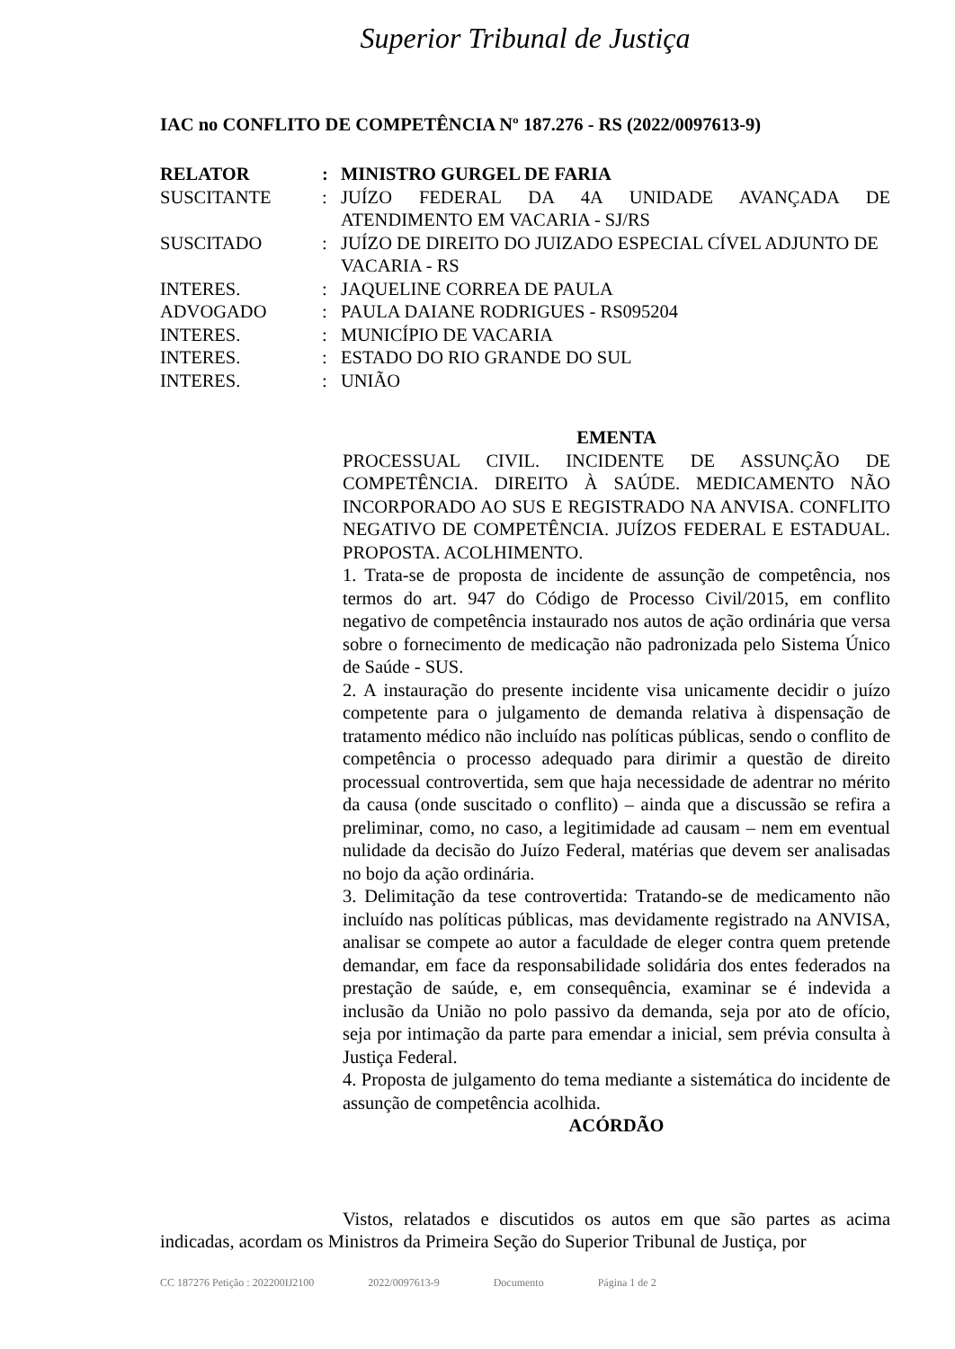Superior Tribunal de Justiça
IAC no CONFLITO DE COMPETÊNCIA Nº 187.276 - RS (2022/0097613-9)
| RELATOR | : | MINISTRO GURGEL DE FARIA |
| SUSCITANTE | : | JUÍZO FEDERAL DA 4A UNIDADE AVANÇADA DE ATENDIMENTO EM VACARIA - SJ/RS |
| SUSCITADO | : | JUÍZO DE DIREITO DO JUIZADO ESPECIAL CÍVEL ADJUNTO DE VACARIA - RS |
| INTERES. | : | JAQUELINE CORREA DE PAULA |
| ADVOGADO | : | PAULA DAIANE RODRIGUES - RS095204 |
| INTERES. | : | MUNICÍPIO DE VACARIA |
| INTERES. | : | ESTADO DO RIO GRANDE DO SUL |
| INTERES. | : | UNIÃO |
EMENTA
PROCESSUAL CIVIL. INCIDENTE DE ASSUNÇÃO DE COMPETÊNCIA. DIREITO À SAÚDE. MEDICAMENTO NÃO INCORPORADO AO SUS E REGISTRADO NA ANVISA. CONFLITO NEGATIVO DE COMPETÊNCIA. JUÍZOS FEDERAL E ESTADUAL. PROPOSTA. ACOLHIMENTO.
1. Trata-se de proposta de incidente de assunção de competência, nos termos do art. 947 do Código de Processo Civil/2015, em conflito negativo de competência instaurado nos autos de ação ordinária que versa sobre o fornecimento de medicação não padronizada pelo Sistema Único de Saúde - SUS.
2. A instauração do presente incidente visa unicamente decidir o juízo competente para o julgamento de demanda relativa à dispensação de tratamento médico não incluído nas políticas públicas, sendo o conflito de competência o processo adequado para dirimir a questão de direito processual controvertida, sem que haja necessidade de adentrar no mérito da causa (onde suscitado o conflito) – ainda que a discussão se refira a preliminar, como, no caso, a legitimidade ad causam – nem em eventual nulidade da decisão do Juízo Federal, matérias que devem ser analisadas no bojo da ação ordinária.
3. Delimitação da tese controvertida: Tratando-se de medicamento não incluído nas políticas públicas, mas devidamente registrado na ANVISA, analisar se compete ao autor a faculdade de eleger contra quem pretende demandar, em face da responsabilidade solidária dos entes federados na prestação de saúde, e, em consequência, examinar se é indevida a inclusão da União no polo passivo da demanda, seja por ato de ofício, seja por intimação da parte para emendar a inicial, sem prévia consulta à Justiça Federal.
4. Proposta de julgamento do tema mediante a sistemática do incidente de assunção de competência acolhida.
ACÓRDÃO
Vistos, relatados e discutidos os autos em que são partes as acima indicadas, acordam os Ministros da Primeira Seção do Superior Tribunal de Justiça, por
CC 187276 Petição : 202200IJ2100
2022/0097613-9 Documento Página 1 de 2